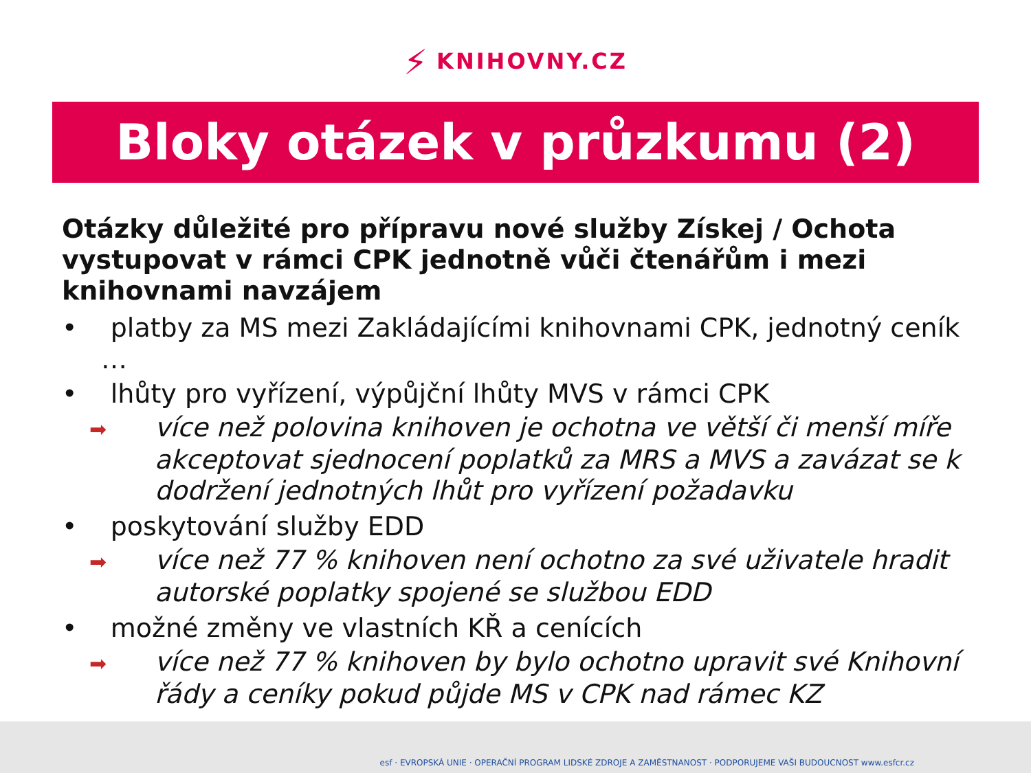⚡ KNIHOVNY.CZ
Bloky otázek v průzkumu (2)
Otázky důležité pro přípravu nové služby Získej / Ochota vystupovat v rámci CPK jednotně vůči čtenářům i mezi knihovnami navzájem
• platby za MS mezi Zakládajícími knihovnami CPK, jednotný ceník …
• lhůty pro vyřízení, výpůjční lhůty MVS v rámci CPK
➡více než polovina knihoven je ochotna ve větší či menší míře akceptovat sjednocení poplatků za MRS a MVS a zavázat se k dodržení jednotných lhůt pro vyřízení požadavku
• poskytování služby EDD
➡více než 77 % knihoven není ochotno za své uživatele hradit autorské poplatky spojené se službou EDD
• možné změny ve vlastních KŘ a cenících
➡více než 77 % knihoven by bylo ochotno upravit své Knihovní řády a ceníky pokud půjde MS v CPK nad rámec KZ
esf · EVROPSKÁ UNIE · OPERAČNÍ PROGRAM LIDSKÉ ZDROJE A ZAMĚSTNANOST · PODPORUJEME VAŠI BUDOUCNOST www.esfcr.cz